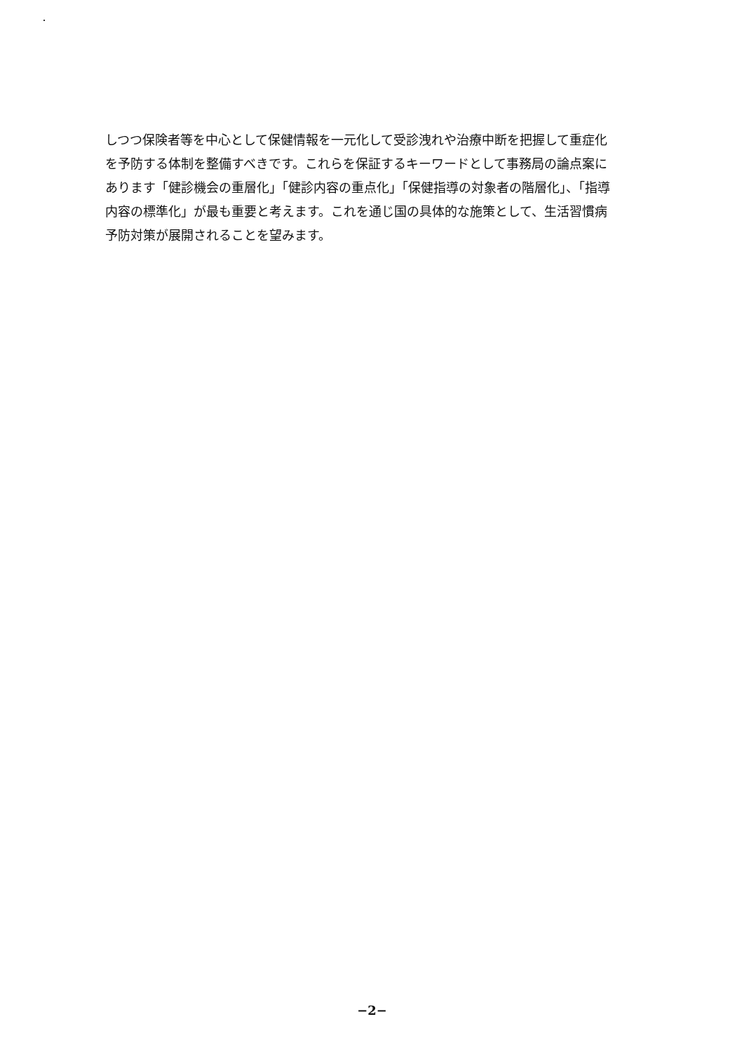しつつ保険者等を中心として保健情報を一元化して受診洩れや治療中断を把握して重症化
を予防する体制を整備すべきです。これらを保証するキーワードとして事務局の論点案に
あります「健診機会の重層化」「健診内容の重点化」「保健指導の対象者の階層化」、「指導
内容の標準化」が最も重要と考えます。これを通じ国の具体的な施策として、生活習慣病
予防対策が展開されることを望みます。
−2−